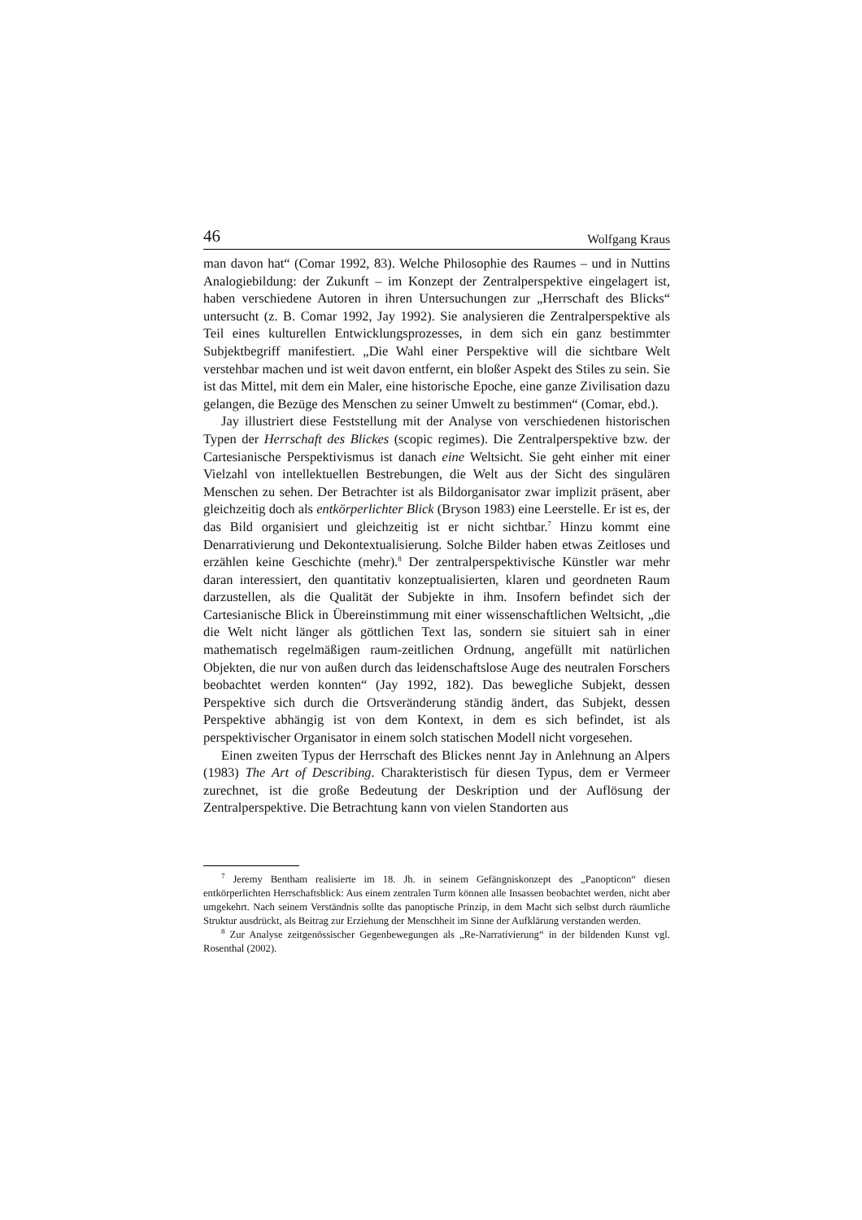46 Wolfgang Kraus
man davon hat“ (Comar 1992, 83). Welche Philosophie des Raumes – und in Nuttins Analogiebildung: der Zukunft – im Konzept der Zentralperspektive eingelagert ist, haben verschiedene Autoren in ihren Untersuchungen zur „Herrschaft des Blicks“ untersucht (z. B. Comar 1992, Jay 1992). Sie analysieren die Zentralperspektive als Teil eines kulturellen Entwicklungsprozesses, in dem sich ein ganz bestimmter Subjektbegriff manifestiert. „Die Wahl einer Perspektive will die sichtbare Welt verstehbar machen und ist weit davon entfernt, ein bloßer Aspekt des Stiles zu sein. Sie ist das Mittel, mit dem ein Maler, eine historische Epoche, eine ganze Zivilisation dazu gelangen, die Bezüge des Menschen zu seiner Umwelt zu bestimmen“ (Comar, ebd.).
Jay illustriert diese Feststellung mit der Analyse von verschiedenen historischen Typen der Herrschaft des Blickes (scopic regimes). Die Zentralperspektive bzw. der Cartesianische Perspektivismus ist danach eine Weltsicht. Sie geht einher mit einer Vielzahl von intellektuellen Bestrebungen, die Welt aus der Sicht des singulären Menschen zu sehen. Der Betrachter ist als Bildorganisator zwar implizit präsent, aber gleichzeitig doch als entkörperlichter Blick (Bryson 1983) eine Leerstelle. Er ist es, der das Bild organisiert und gleichzeitig ist er nicht sichtbar.<sup>7</sup> Hinzu kommt eine Denarrativierung und Dekontextualisierung. Solche Bilder haben etwas Zeitloses und erzählen keine Geschichte (mehr).<sup>8</sup> Der zentralperspektivische Künstler war mehr daran interessiert, den quantitativ konzeptualisierten, klaren und geordneten Raum darzustellen, als die Qualität der Subjekte in ihm. Insofern befindet sich der Cartesianische Blick in Übereinstimmung mit einer wissenschaftlichen Weltsicht, „die die Welt nicht länger als göttlichen Text las, sondern sie situiert sah in einer mathematisch regelmäßigen raum-zeitlichen Ordnung, angefüllt mit natürlichen Objekten, die nur von außen durch das leidenschaftslose Auge des neutralen Forschers beobachtet werden konnten“ (Jay 1992, 182). Das bewegliche Subjekt, dessen Perspektive sich durch die Ortsveränderung ständig ändert, das Subjekt, dessen Perspektive abhängig ist von dem Kontext, in dem es sich befindet, ist als perspektivischer Organisator in einem solch statischen Modell nicht vorgesehen.
Einen zweiten Typus der Herrschaft des Blickes nennt Jay in Anlehnung an Alpers (1983) The Art of Describing. Charakteristisch für diesen Typus, dem er Vermeer zurechnet, ist die große Bedeutung der Deskription und der Auflösung der Zentralperspektive. Die Betrachtung kann von vielen Standorten aus
<sup>7</sup> Jeremy Bentham realisierte im 18. Jh. in seinem Gefängniskonzept des „Panopticon“ diesen entkörperlichten Herrschaftsblick: Aus einem zentralen Turm können alle Insassen beobachtet werden, nicht aber umgekehrt. Nach seinem Verständnis sollte das panoptische Prinzip, in dem Macht sich selbst durch räumliche Struktur ausdrückt, als Beitrag zur Erziehung der Menschheit im Sinne der Aufklärung verstanden werden.
<sup>8</sup> Zur Analyse zeitgenössischer Gegenbewegungen als „Re-Narrativierung“ in der bildenden Kunst vgl. Rosenthal (2002).